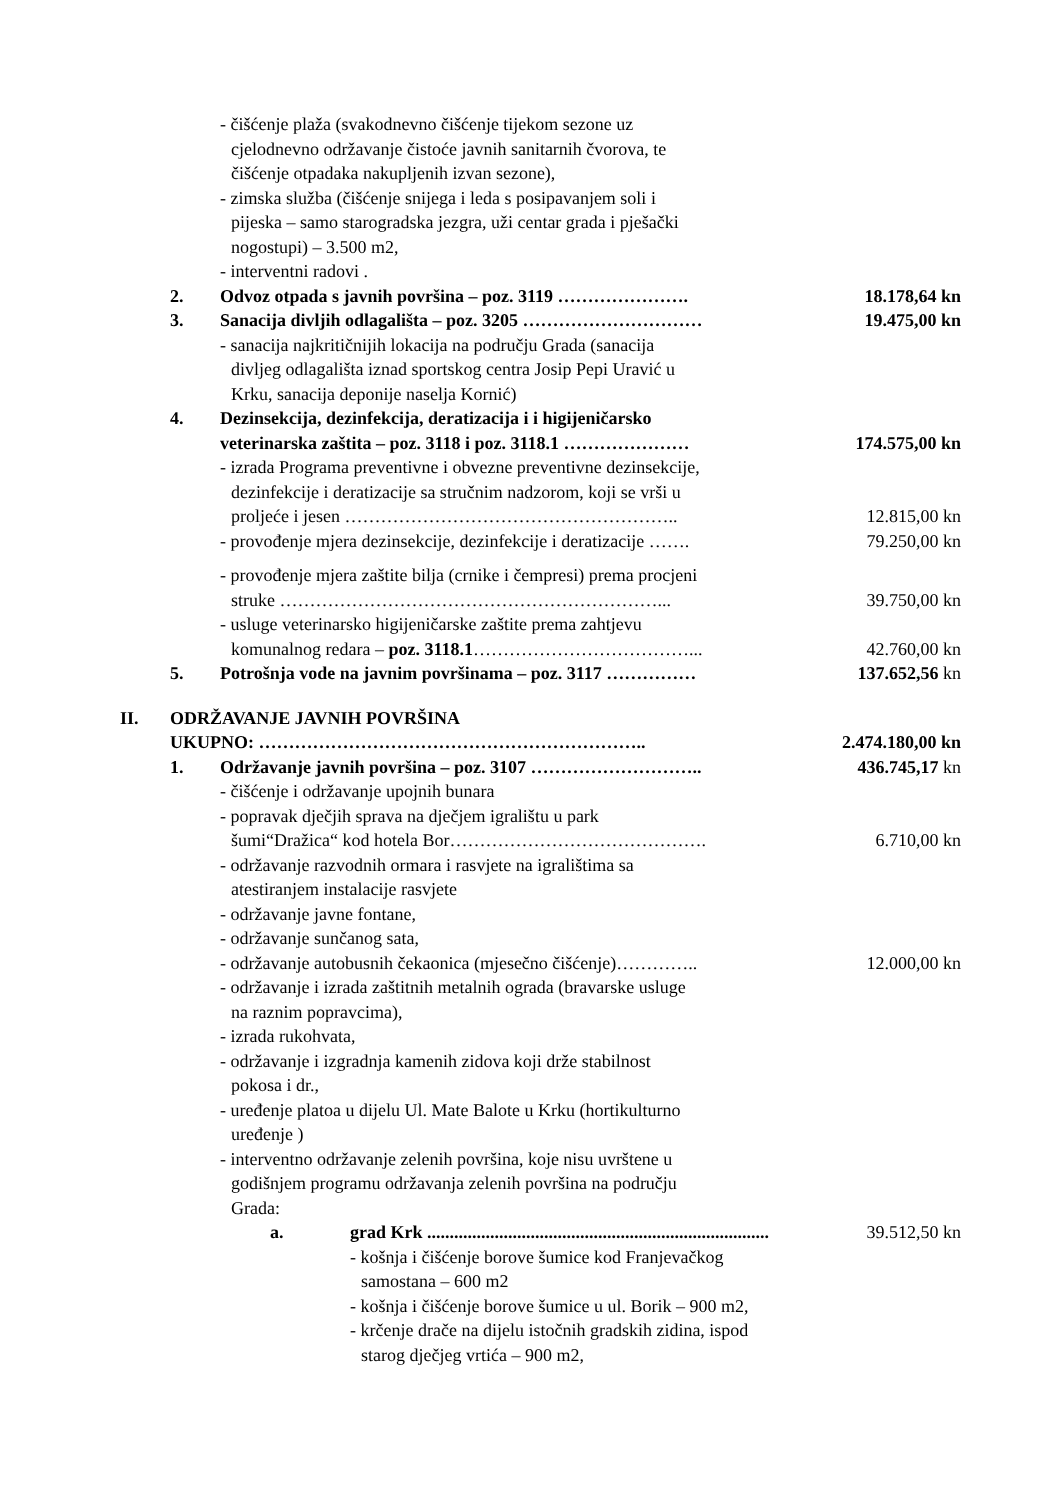- čišćenje plaža (svakodnevno čišćenje tijekom sezone uz
cjelodnevno održavanje čistoće javnih sanitarnih čvorova, te
čišćenje otpadaka nakupljenih izvan sezone),
- zimska služba (čišćenje snijega i leda s posipavanjem soli i
pijeska – samo starogradska jezgra, uži centar grada i pješački
nogostupi) – 3.500 m2,
- interventni radovi .
2. Odvoz otpada s javnih površina – poz. 3119 ………………….
18.178,64 kn
3. Sanacija divljih odlagališta – poz. 3205 …………………………
19.475,00 kn
- sanacija najkritičnijih lokacija na području Grada (sanacija
divljeg odlagališta iznad sportskog centra Josip Pepi Uravić u
Krku, sanacija deponije naselja Kornić)
4. Dezinsekcija, dezinfekcija, deratizacija i i higijeničarsko
veterinarska zaštita – poz. 3118 i poz. 3118.1 …………………
174.575,00 kn
- izrada Programa preventivne i obvezne preventivne dezinsekcije,
dezinfekcije i deratizacije sa stručnim nadzorom, koji se vrši u
proljeće i jesen ………………………………………………..
12.815,00 kn
- provođenje mjera dezinsekcije, dezinfekcije i deratizacije …….
79.250,00 kn
- provođenje mjera zaštite bilja (crnike i čempresi) prema procjeni
struke ………………………………………………………...
39.750,00 kn
- usluge veterinarsko higijeničarske zaštite prema zahtjevu
komunalnog redara – poz. 3118.1………………………………...
42.760,00 kn
5. Potrošnja vode na javnim površinama – poz. 3117 ……………
137.652,56 kn
II. ODRŽAVANJE JAVNIH POVRŠINA
UKUPNO: ………………………………………………………..
2.474.180,00 kn
1. Održavanje javnih površina – poz. 3107 ………………………..
436.745,17 kn
- čišćenje i održavanje upojnih bunara
- popravak dječjih sprava na dječjem igralištu u park
šumi“Dražica“ kod hotela Bor…………………………………….
6.710,00 kn
- održavanje razvodnih ormara i rasvjete na igralištima sa
atestiranjem instalacije rasvjete
- održavanje javne fontane,
- održavanje sunčanog sata,
- održavanje autobusnih čekaonica (mjesečno čišćenje)…………..
12.000,00 kn
- održavanje i izrada zaštitnih metalnih ograda (bravarske usluge
na raznim popravcima),
- izrada rukohvata,
- održavanje i izgradnja kamenih zidova koji drže stabilnost
pokosa i dr.,
- uređenje platoa u dijelu Ul. Mate Balote u Krku (hortikulturno
uređenje )
- interventno održavanje zelenih površina, koje nisu uvrštene u
godišnjem programu održavanja zelenih površina na području
Grada:
a. grad Krk ............................................................................
39.512,50 kn
- košnja i čišćenje borove šumice kod Franjevačkog
samostana – 600 m2
- košnja i čišćenje borove šumice u ul. Borik – 900 m2,
- krčenje drače na dijelu istočnih gradskih zidina, ispod
starog dječjeg vrtića – 900 m2,